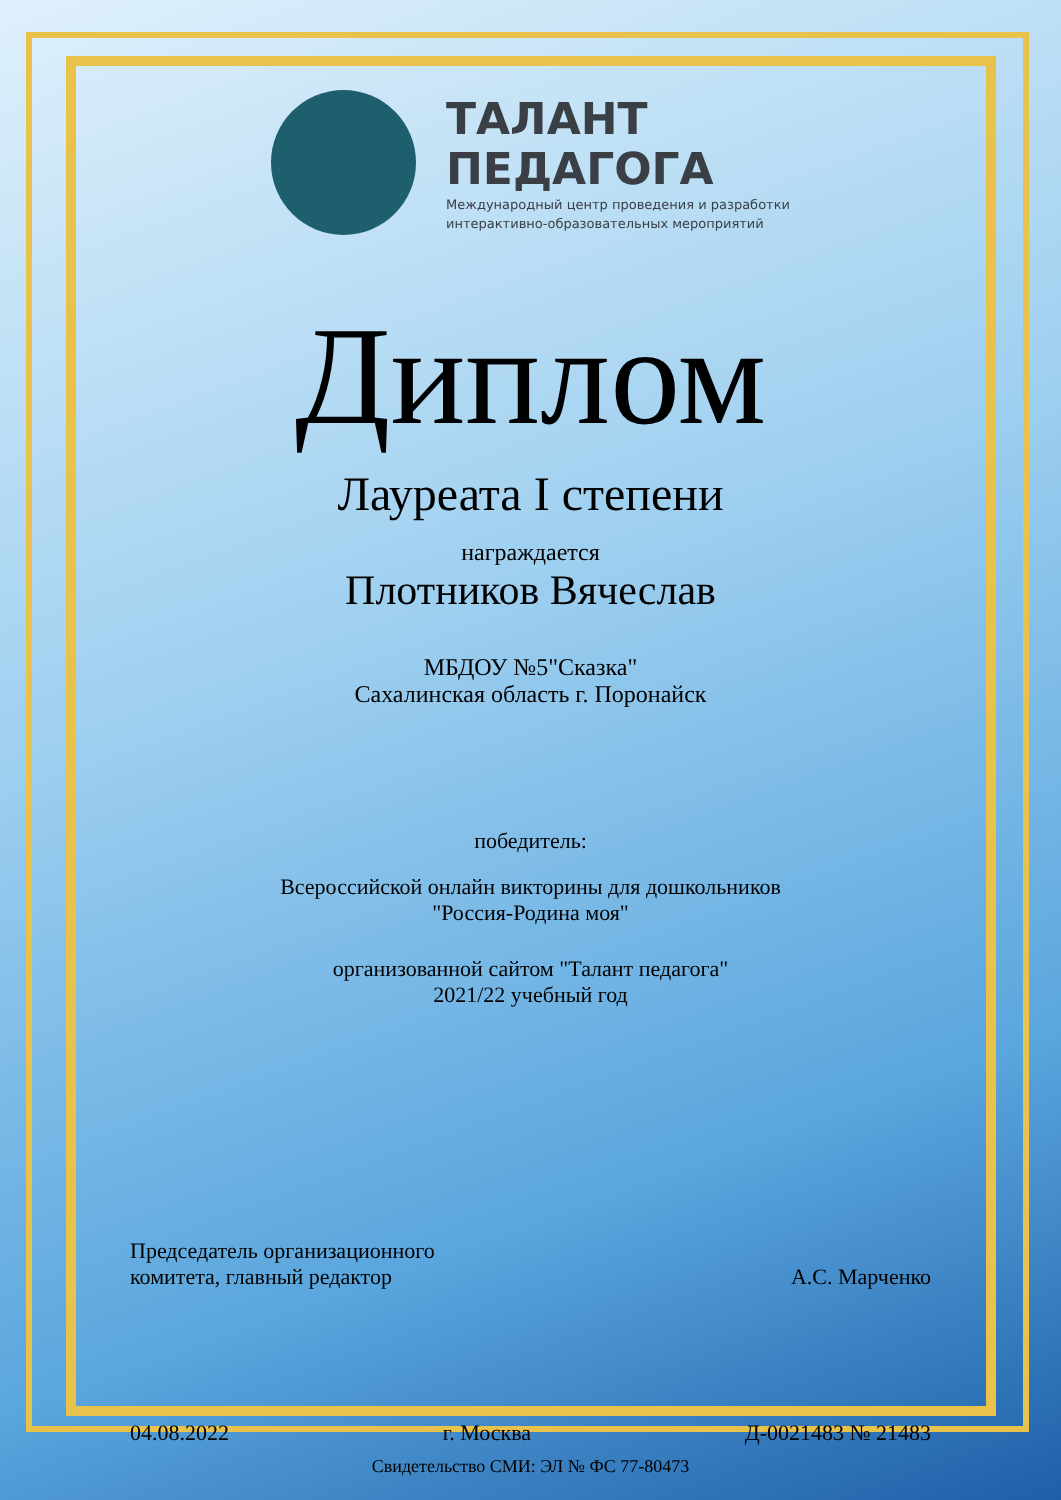ТАЛАНТ
ПЕДАГОГА
Международный центр проведения и разработки
интерактивно-образовательных мероприятий
Диплом
Лауреата I степени
награждается
Плотников Вячеслав
МБДОУ №5"Сказка"
Сахалинская область г. Поронайск
победитель:
Всероссийской онлайн викторины для дошкольников
"Россия-Родина моя"
организованной сайтом "Талант педагога"
2021/22 учебный год
Председатель организационного
комитета, главный редактор
А.С. Марченко
04.08.2022 г. Москва Д-0021483 № 21483
Свидетельство СМИ: ЭЛ № ФС 77-80473